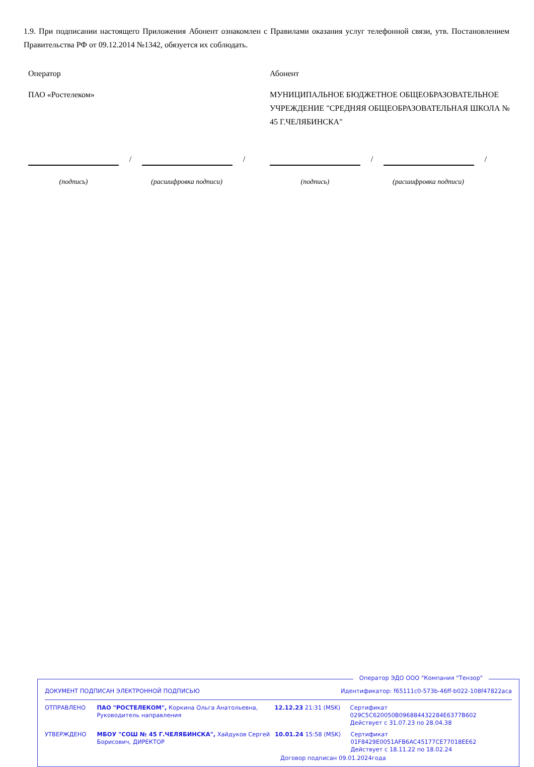1.9. При подписании настоящего Приложения Абонент ознакомлен с Правилами оказания услуг телефонной связи, утв. Постановлением Правительства РФ от 09.12.2014 №1342, обязуется их соблюдать.
Оператор
ПАО «Ростелеком»
/
/
(подпись) (расшифровка подписи)
Абонент
МУНИЦИПАЛЬНОЕ БЮДЖЕТНОЕ ОБЩЕОБРАЗОВАТЕЛЬНОЕ УЧРЕЖДЕНИЕ "СРЕДНЯЯ ОБЩЕОБРАЗОВАТЕЛЬНАЯ ШКОЛА № 45 Г.ЧЕЛЯБИНСКА"
/
/
(подпись) (расшифровка подписи)
Оператор ЭДО ООО "Компания "Тензор"
ДОКУМЕНТ ПОДПИСАН ЭЛЕКТРОННОЙ ПОДПИСЬЮ Идентификатор: f65111c0-573b-46ff-b022-108f47822aca
ОТПРАВЛЕНО ПАО "РОСТЕЛЕКОМ", Коркина Ольга Анатольевна, Руководитель направления
12.12.23 21:31 (MSK) Сертификат 029C5C620050B096884432284E6377B602
Действует с 31.07.23 по 28.04.38
УТВЕРЖДЕНО МБОУ "СОШ № 45 Г.ЧЕЛЯБИНСКА", Хайдуков Сергей Борисович, ДИРЕКТОР
10.01.24 15:58 (MSK) Сертификат 01F8429E0051AFB6AC45177CE77018EE62
Действует с 18.11.22 по 18.02.24
Договор подписан 09.01.2024года